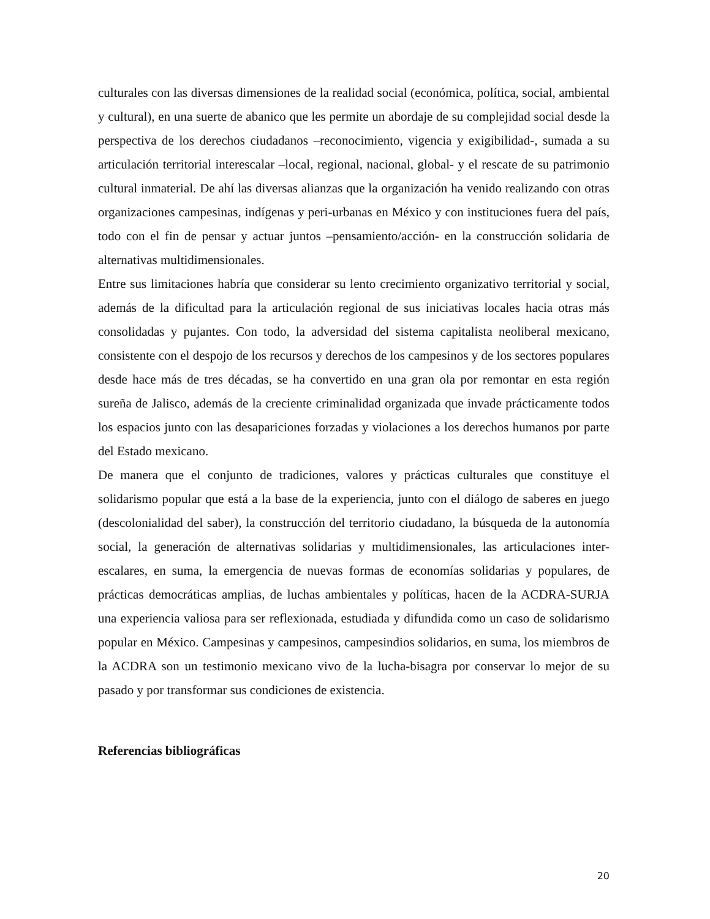culturales con las diversas dimensiones de la realidad social (económica, política, social, ambiental y cultural), en una suerte de abanico que les permite un abordaje de su complejidad social desde la perspectiva de los derechos ciudadanos –reconocimiento, vigencia y exigibilidad-, sumada a su articulación territorial interescalar –local, regional, nacional, global- y el rescate de su patrimonio cultural inmaterial. De ahí las diversas alianzas que la organización ha venido realizando con otras organizaciones campesinas, indígenas y peri-urbanas en México y con instituciones fuera del país, todo con el fin de pensar y actuar juntos –pensamiento/acción- en la construcción solidaria de alternativas multidimensionales.
Entre sus limitaciones habría que considerar su lento crecimiento organizativo territorial y social, además de la dificultad para la articulación regional de sus iniciativas locales hacia otras más consolidadas y pujantes. Con todo, la adversidad del sistema capitalista neoliberal mexicano, consistente con el despojo de los recursos y derechos de los campesinos y de los sectores populares desde hace más de tres décadas, se ha convertido en una gran ola por remontar en esta región sureña de Jalisco, además de la creciente criminalidad organizada que invade prácticamente todos los espacios junto con las desapariciones forzadas y violaciones a los derechos humanos por parte del Estado mexicano.
De manera que el conjunto de tradiciones, valores y prácticas culturales que constituye el solidarismo popular que está a la base de la experiencia, junto con el diálogo de saberes en juego (descolonialidad del saber), la construcción del territorio ciudadano, la búsqueda de la autonomía social, la generación de alternativas solidarias y multidimensionales, las articulaciones inter-escalares, en suma, la emergencia de nuevas formas de economías solidarias y populares, de prácticas democráticas amplias, de luchas ambientales y políticas, hacen de la ACDRA-SURJA una experiencia valiosa para ser reflexionada, estudiada y difundida como un caso de solidarismo popular en México. Campesinas y campesinos, campesindios solidarios, en suma, los miembros de la ACDRA son un testimonio mexicano vivo de la lucha-bisagra por conservar lo mejor de su pasado y por transformar sus condiciones de existencia.
Referencias bibliográficas
20